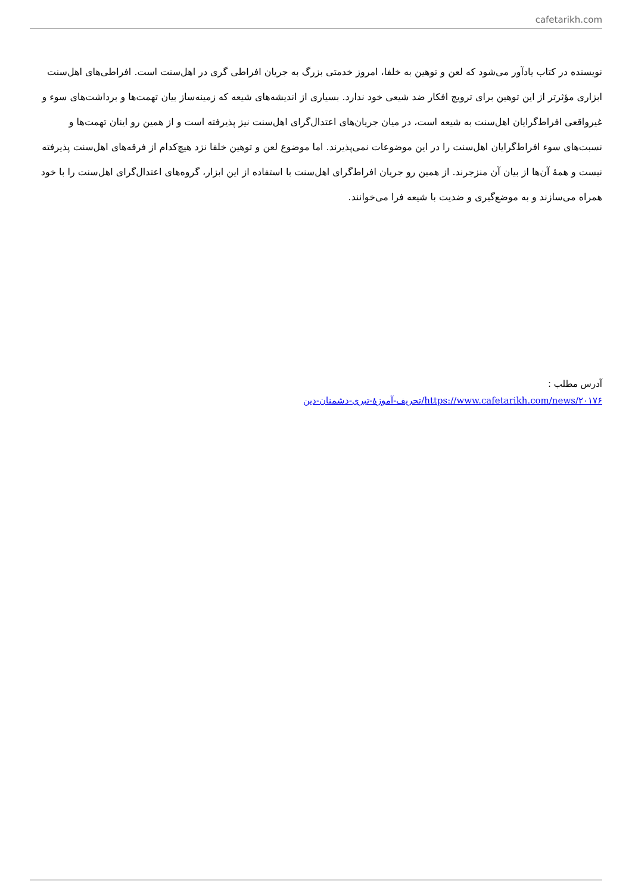cafetarikh.com
نویسنده در کتاب یادآور می‌شود که لعن و توهین به خلفا، امروز خدمتی بزرگ به جریان افراطی گری در اهل‌سنت است. افراطی‌های اهل‌سنت ابزاری مؤثرتر از این توهین برای ترویج افکار ضد شیعی خود ندارد. بسیاری از اندیشه‌های شیعه که زمینه‌ساز بیان تهمت‌ها و برداشت‌های سوء و غیرواقعی افراط‌گرایان اهل‌سنت به شیعه است، در میان جریان‌های اعتدال‌گرای اهل‌سنت نیز پذیرفته است و از همین رو اینان تهمت‌ها و نسبت‌های سوء افراط‌گرایان اهل‌سنت را در این موضوعات نمی‌پذیرند. اما موضوع لعن و توهین خلفا نزد هیچ‌کدام از فرقه‌های اهل‌سنت پذیرفته نیست و همهٔ آن‌ها از بیان آن منزجرند. از همین رو جریان افراط‌گرای اهل‌سنت با استفاده از این ابزار، گروه‌های اعتدال‌گرای اهل‌سنت را با خود همراه می‌سازند و به موضع‌گیری و ضدیت با شیعه فرا می‌خوانند.
آدرس مطلب :
https://www.cafetarikh.com/news/۲۰۱۷۶/تحریف-آموزۀ-تبری-دشمنان-دین